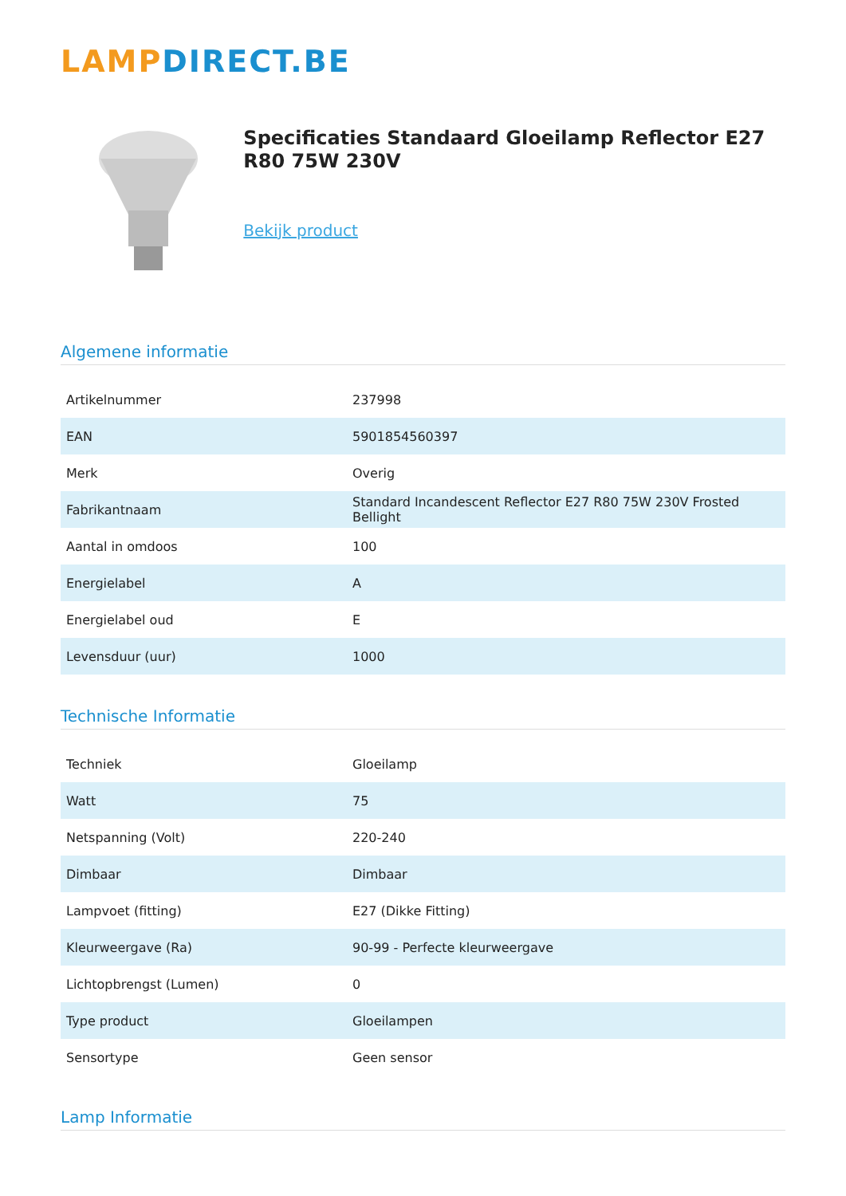LAMP DIRECT.BE
Specificaties Standaard Gloeilamp Reflector E27 R80 75W 230V
Bekijk product
Algemene informatie
| Artikelnummer | 237998 |
| EAN | 5901854560397 |
| Merk | Overig |
| Fabrikantnaam | Standard Incandescent Reflector E27 R80 75W 230V Frosted Bellight |
| Aantal in omdoos | 100 |
| Energielabel | A |
| Energielabel oud | E |
| Levensduur (uur) | 1000 |
Technische Informatie
| Techniek | Gloeilamp |
| Watt | 75 |
| Netspanning (Volt) | 220-240 |
| Dimbaar | Dimbaar |
| Lampvoet (fitting) | E27 (Dikke Fitting) |
| Kleurweergave (Ra) | 90-99 - Perfecte kleurweergave |
| Lichtopbrengst (Lumen) | 0 |
| Type product | Gloeilampen |
| Sensortype | Geen sensor |
Lamp Informatie